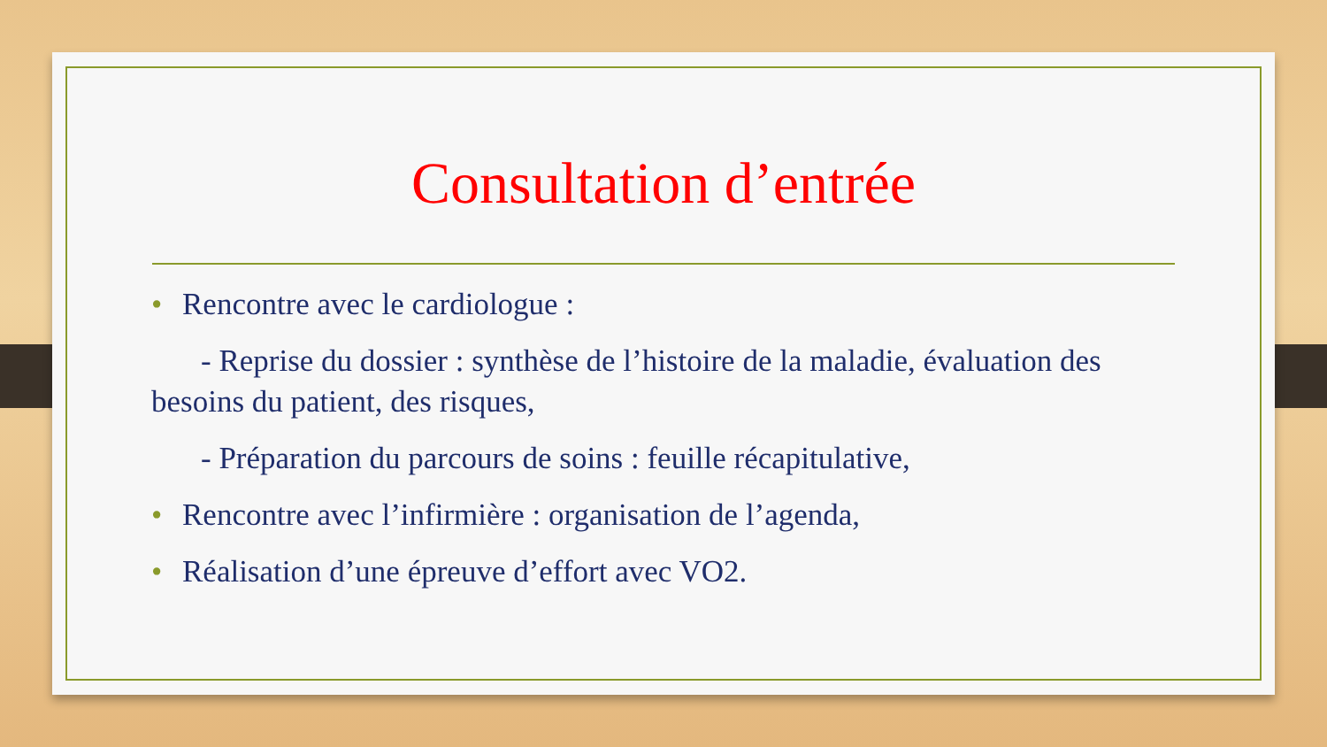Consultation d’entrée
• Rencontre avec le cardiologue :
- Reprise du dossier : synthèse de l’histoire de la maladie, évaluation des besoins du patient, des risques,
- Préparation du parcours de soins : feuille récapitulative,
• Rencontre avec l’infirmière : organisation de l’agenda,
• Réalisation d’une épreuve d’effort avec VO2.